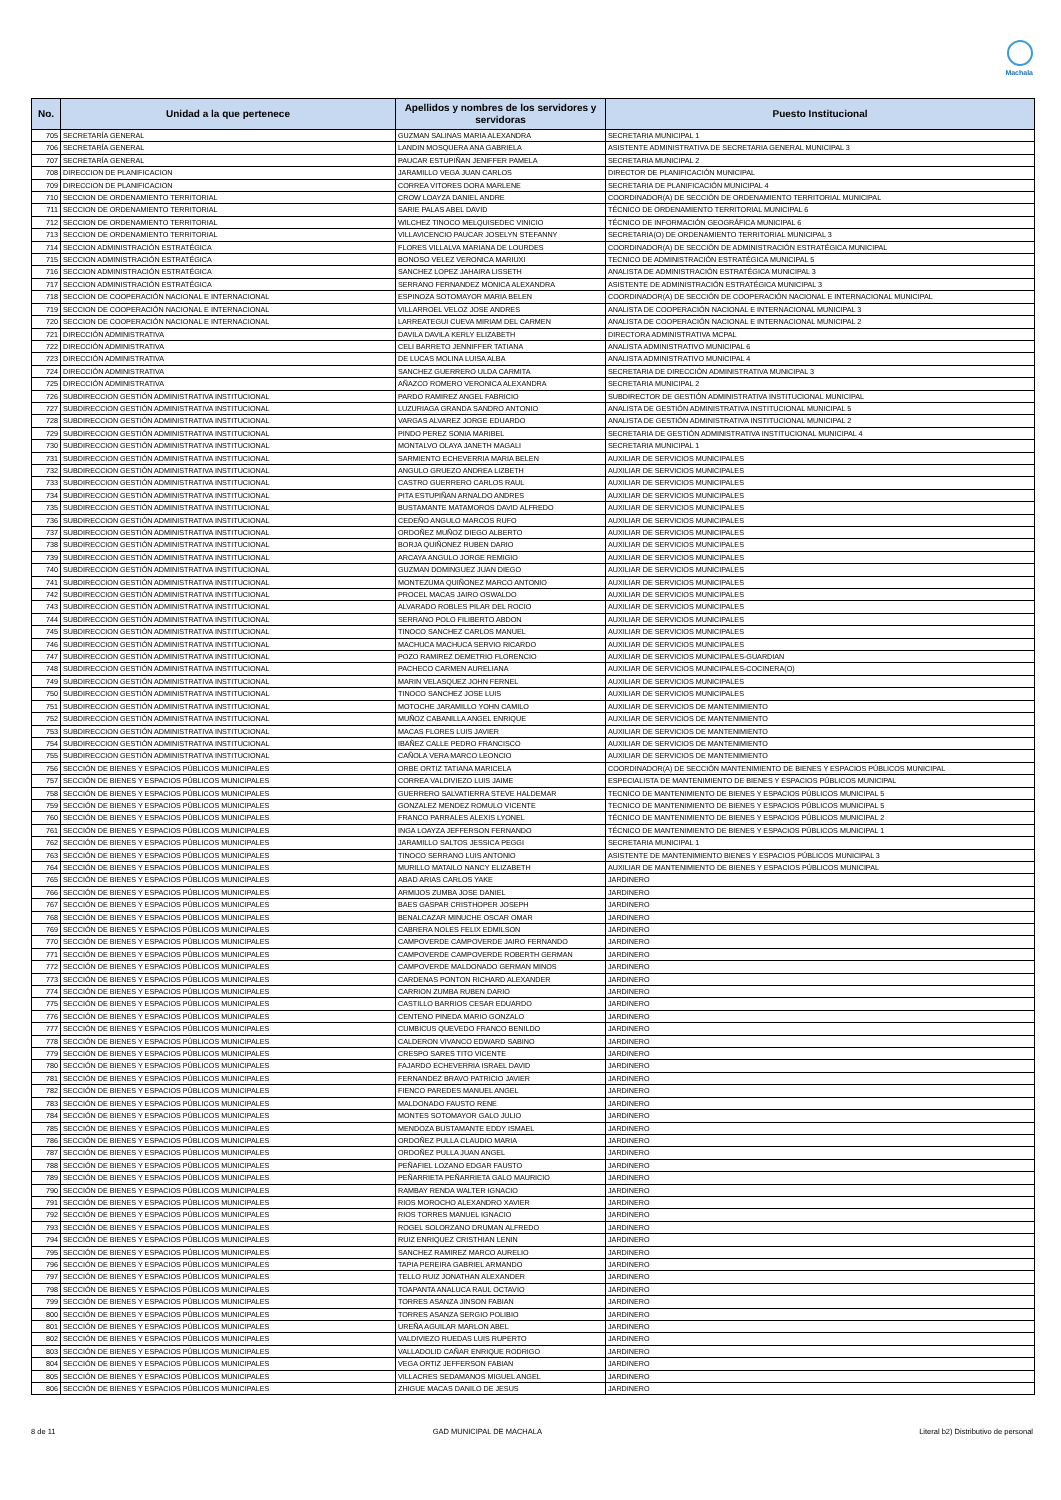Machala
| No. | Unidad a la que pertenece | Apellidos y nombres de los servidores y servidoras | Puesto Institucional |
| --- | --- | --- | --- |
| 705 | SECRETARÍA GENERAL | GUZMAN SALINAS MARIA ALEXANDRA | SECRETARIA MUNICIPAL 1 |
| 706 | SECRETARÍA GENERAL | LANDIN MOSQUERA ANA GABRIELA | ASISTENTE ADMINISTRATIVA DE SECRETARIA GENERAL MUNICIPAL 3 |
| 707 | SECRETARÍA GENERAL | PAUCAR ESTUPIÑAN JENIFFER PAMELA | SECRETARIA MUNICIPAL 2 |
| 708 | DIRECCION DE PLANIFICACION | JARAMILLO VEGA JUAN CARLOS | DIRECTOR DE PLANIFICACIÓN MUNICIPAL |
| 709 | DIRECCION DE PLANIFICACION | CORREA VITORES DORA MARLENE | SECRETARIA DE PLANIFICACIÓN MUNICIPAL 4 |
| 710 | SECCION DE ORDENAMIENTO TERRITORIAL | CROW LOAYZA DANIEL ANDRE | COORDINADOR(A) DE SECCIÓN DE ORDENAMIENTO TERRITORIAL MUNICIPAL |
| 711 | SECCION DE ORDENAMIENTO TERRITORIAL | SARIE PALAS ABEL DAVID | TÉCNICO DE ORDENAMIENTO TERRITORIAL MUNICIPAL 6 |
| 712 | SECCION DE ORDENAMIENTO TERRITORIAL | WILCHEZ TINOCO MELQUISEDEC VINICIO | TÉCNICO DE INFORMACIÓN GEOGRÁFICA MUNICIPAL 6 |
| 713 | SECCION DE ORDENAMIENTO TERRITORIAL | VILLAVICENCIO PAUCAR JOSELYN STEFANNY | SECRETARIA(O) DE ORDENAMIENTO TERRITORIAL MUNICIPAL 3 |
| 714 | SECCION ADMINISTRACIÓN ESTRATÉGICA | FLORES VILLALVA MARIANA DE LOURDES | COORDINADOR(A) DE SECCIÓN DE ADMINISTRACIÓN ESTRATÉGICA MUNICIPAL |
| 715 | SECCION ADMINISTRACIÓN ESTRATÉGICA | BONOSO VELEZ VERONICA MARIUXI | TECNICO DE ADMINISTRACIÓN ESTRATÉGICA MUNICIPAL 5 |
| 716 | SECCION ADMINISTRACIÓN ESTRATÉGICA | SANCHEZ LOPEZ JAHAIRA LISSETH | ANALISTA DE ADMINISTRACIÓN ESTRATÉGICA MUNICIPAL 3 |
| 717 | SECCION ADMINISTRACIÓN ESTRATÉGICA | SERRANO FERNANDEZ MONICA ALEXANDRA | ASISTENTE DE ADMINISTRACIÓN ESTRATÉGICA MUNICIPAL 3 |
| 718 | SECCION DE COOPERACIÓN NACIONAL E INTERNACIONAL | ESPINOZA SOTOMAYOR MARIA BELEN | COORDINADOR(A) DE SECCIÓN DE COOPERACIÓN NACIONAL E INTERNACIONAL MUNICIPAL |
| 719 | SECCION DE COOPERACIÓN NACIONAL E INTERNACIONAL | VILLARROEL VELOZ JOSE ANDRES | ANALISTA DE COOPERACIÓN NACIONAL E INTERNACIONAL MUNICIPAL 3 |
| 720 | SECCION DE COOPERACIÓN NACIONAL E INTERNACIONAL | LARREATEGUI CUEVA MIRIAM DEL CARMEN | ANALISTA DE COOPERACIÓN NACIONAL E INTERNACIONAL MUNICIPAL 2 |
| 721 | DIRECCIÓN ADMINISTRATIVA | DAVILA DAVILA KERLY ELIZABETH | DIRECTORA ADMINISTRATIVA MCPAL |
| 722 | DIRECCIÓN ADMINISTRATIVA | CELI BARRETO JENNIFFER TATIANA | ANALISTA ADMINISTRATIVO MUNICIPAL 6 |
| 723 | DIRECCIÓN ADMINISTRATIVA | DE LUCAS MOLINA LUISA ALBA | ANALISTA ADMINISTRATIVO MUNICIPAL 4 |
| 724 | DIRECCIÓN ADMINISTRATIVA | SANCHEZ GUERRERO ULDA CARMITA | SECRETARIA DE DIRECCIÓN ADMINISTRATIVA MUNICIPAL 3 |
| 725 | DIRECCIÓN ADMINISTRATIVA | AÑAZCO ROMERO VERONICA ALEXANDRA | SECRETARIA MUNICIPAL 2 |
| 726 | SUBDIRECCION GESTIÓN ADMINISTRATIVA INSTITUCIONAL | PARDO RAMIREZ ANGEL FABRICIO | SUBDIRECTOR DE GESTIÓN ADMINISTRATIVA INSTITUCIONAL MUNICIPAL |
| 727 | SUBDIRECCION GESTIÓN ADMINISTRATIVA INSTITUCIONAL | LUZURIAGA GRANDA SANDRO ANTONIO | ANALISTA DE GESTIÓN ADMINISTRATIVA INSTITUCIONAL MUNICIPAL 5 |
| 728 | SUBDIRECCION GESTIÓN ADMINISTRATIVA INSTITUCIONAL | VARGAS ALVAREZ JORGE EDUARDO | ANALISTA DE GESTIÓN ADMINISTRATIVA INSTITUCIONAL MUNICIPAL 2 |
| 729 | SUBDIRECCION GESTIÓN ADMINISTRATIVA INSTITUCIONAL | PINDO PEREZ SONIA MARIBEL | SECRETARIA DE GESTIÓN ADMINISTRATIVA INSTITUCIONAL MUNICIPAL 4 |
| 730 | SUBDIRECCION GESTIÓN ADMINISTRATIVA INSTITUCIONAL | MONTALVO OLAYA JANETH MAGALI | SECRETARIA MUNICIPAL 1 |
| 731 | SUBDIRECCION GESTIÓN ADMINISTRATIVA INSTITUCIONAL | SARMIENTO ECHEVERRIA MARIA BELEN | AUXILIAR DE SERVICIOS MUNICIPALES |
| 732 | SUBDIRECCION GESTIÓN ADMINISTRATIVA INSTITUCIONAL | ANGULO GRUEZO ANDREA LIZBETH | AUXILIAR DE SERVICIOS MUNICIPALES |
| 733 | SUBDIRECCION GESTIÓN ADMINISTRATIVA INSTITUCIONAL | CASTRO GUERRERO CARLOS RAUL | AUXILIAR DE SERVICIOS MUNICIPALES |
| 734 | SUBDIRECCION GESTIÓN ADMINISTRATIVA INSTITUCIONAL | PITA ESTUPIÑAN ARNALDO ANDRES | AUXILIAR DE SERVICIOS MUNICIPALES |
| 735 | SUBDIRECCION GESTIÓN ADMINISTRATIVA INSTITUCIONAL | BUSTAMANTE MATAMOROS DAVID ALFREDO | AUXILIAR DE SERVICIOS MUNICIPALES |
| 736 | SUBDIRECCION GESTIÓN ADMINISTRATIVA INSTITUCIONAL | CEDEÑO ANGULO MARCOS RUFO | AUXILIAR DE SERVICIOS MUNICIPALES |
| 737 | SUBDIRECCION GESTIÓN ADMINISTRATIVA INSTITUCIONAL | ORDOÑEZ MUÑOZ DIEGO ALBERTO | AUXILIAR DE SERVICIOS MUNICIPALES |
| 738 | SUBDIRECCION GESTIÓN ADMINISTRATIVA INSTITUCIONAL | BORJA QUIÑONEZ RUBEN DARIO | AUXILIAR DE SERVICIOS MUNICIPALES |
| 739 | SUBDIRECCION GESTIÓN ADMINISTRATIVA INSTITUCIONAL | ARCAYA ANGULO JORGE REMIGIO | AUXILIAR DE SERVICIOS MUNICIPALES |
| 740 | SUBDIRECCION GESTIÓN ADMINISTRATIVA INSTITUCIONAL | GUZMAN DOMINGUEZ JUAN DIEGO | AUXILIAR DE SERVICIOS MUNICIPALES |
| 741 | SUBDIRECCION GESTIÓN ADMINISTRATIVA INSTITUCIONAL | MONTEZUMA QUIÑONEZ MARCO ANTONIO | AUXILIAR DE SERVICIOS MUNICIPALES |
| 742 | SUBDIRECCION GESTIÓN ADMINISTRATIVA INSTITUCIONAL | PROCEL MACAS JAIRO OSWALDO | AUXILIAR DE SERVICIOS MUNICIPALES |
| 743 | SUBDIRECCION GESTIÓN ADMINISTRATIVA INSTITUCIONAL | ALVARADO ROBLES PILAR DEL ROCIO | AUXILIAR DE SERVICIOS MUNICIPALES |
| 744 | SUBDIRECCION GESTIÓN ADMINISTRATIVA INSTITUCIONAL | SERRANO POLO FILIBERTO ABDON | AUXILIAR DE SERVICIOS MUNICIPALES |
| 745 | SUBDIRECCION GESTIÓN ADMINISTRATIVA INSTITUCIONAL | TINOCO SANCHEZ CARLOS MANUEL | AUXILIAR DE SERVICIOS MUNICIPALES |
| 746 | SUBDIRECCION GESTIÓN ADMINISTRATIVA INSTITUCIONAL | MACHUCA MACHUCA SERVIO RICARDO | AUXILIAR DE SERVICIOS MUNICIPALES |
| 747 | SUBDIRECCION GESTIÓN ADMINISTRATIVA INSTITUCIONAL | POZO RAMIREZ DEMETRIO FLORENCIO | AUXILIAR DE SERVICIOS MUNICIPALES-GUARDIAN |
| 748 | SUBDIRECCION GESTIÓN ADMINISTRATIVA INSTITUCIONAL | PACHECO CARMEN AURELIANA | AUXILIAR DE SERVICIOS MUNICIPALES-COCINERA(O) |
| 749 | SUBDIRECCION GESTIÓN ADMINISTRATIVA INSTITUCIONAL | MARIN VELASQUEZ JOHN FERNEL | AUXILIAR DE SERVICIOS MUNICIPALES |
| 750 | SUBDIRECCION GESTIÓN ADMINISTRATIVA INSTITUCIONAL | TINOCO SANCHEZ JOSE LUIS | AUXILIAR DE SERVICIOS MUNICIPALES |
| 751 | SUBDIRECCION GESTIÓN ADMINISTRATIVA INSTITUCIONAL | MOTOCHE JARAMILLO YOHN CAMILO | AUXILIAR DE SERVICIOS DE MANTENIMIENTO |
| 752 | SUBDIRECCION GESTIÓN ADMINISTRATIVA INSTITUCIONAL | MUÑOZ CABANILLA ANGEL ENRIQUE | AUXILIAR DE SERVICIOS DE MANTENIMIENTO |
| 753 | SUBDIRECCION GESTIÓN ADMINISTRATIVA INSTITUCIONAL | MACAS FLORES LUIS JAVIER | AUXILIAR DE SERVICIOS DE MANTENIMIENTO |
| 754 | SUBDIRECCION GESTIÓN ADMINISTRATIVA INSTITUCIONAL | IBAÑEZ CALLE PEDRO FRANCISCO | AUXILIAR DE SERVICIOS DE MANTENIMIENTO |
| 755 | SUBDIRECCION GESTIÓN ADMINISTRATIVA INSTITUCIONAL | CAÑOLA VERA MARCO LEONCIO | AUXILIAR DE SERVICIOS DE MANTENIMIENTO |
| 756 | SECCIÓN DE BIENES Y ESPACIOS PÚBLICOS MUNICIPALES | ORBE ORTIZ TATIANA MARICELA | COORDINADOR(A) DE SECCIÓN MANTENIMIENTO DE BIENES Y ESPACIOS PÚBLICOS MUNICIPAL |
| 757 | SECCIÓN DE BIENES Y ESPACIOS PÚBLICOS MUNICIPALES | CORREA VALDIVIEZO LUIS JAIME | ESPECIALISTA DE MANTENIMIENTO DE BIENES Y ESPACIOS PÚBLICOS MUNICIPAL |
| 758 | SECCIÓN DE BIENES Y ESPACIOS PÚBLICOS MUNICIPALES | GUERRERO SALVATIERRA STEVE HALDEMAR | TECNICO DE MANTENIMIENTO DE BIENES Y ESPACIOS PÚBLICOS MUNICIPAL 5 |
| 759 | SECCIÓN DE BIENES Y ESPACIOS PÚBLICOS MUNICIPALES | GONZALEZ MENDEZ ROMULO VICENTE | TECNICO DE MANTENIMIENTO DE BIENES Y ESPACIOS PÚBLICOS MUNICIPAL 5 |
| 760 | SECCIÓN DE BIENES Y ESPACIOS PÚBLICOS MUNICIPALES | FRANCO PARRALES ALEXIS LYONEL | TÉCNICO DE MANTENIMIENTO DE BIENES Y ESPACIOS PÚBLICOS MUNICIPAL 2 |
| 761 | SECCIÓN DE BIENES Y ESPACIOS PÚBLICOS MUNICIPALES | INGA LOAYZA JEFFERSON FERNANDO | TÉCNICO DE MANTENIMIENTO DE BIENES Y ESPACIOS PÚBLICOS MUNICIPAL 1 |
| 762 | SECCIÓN DE BIENES Y ESPACIOS PÚBLICOS MUNICIPALES | JARAMILLO SALTOS JESSICA PEGGI | SECRETARIA MUNICIPAL 1 |
| 763 | SECCIÓN DE BIENES Y ESPACIOS PÚBLICOS MUNICIPALES | TINOCO SERRANO LUIS ANTONIO | ASISTENTE DE MANTENIMIENTO BIENES Y ESPACIOS PÚBLICOS MUNICIPAL 3 |
| 764 | SECCIÓN DE BIENES Y ESPACIOS PÚBLICOS MUNICIPALES | MURILLO MATAILO NANCY ELIZABETH | AUXILIAR DE MANTENIMIENTO DE BIENES Y ESPACIOS PÚBLICOS MUNICIPAL |
| 765 | SECCIÓN DE BIENES Y ESPACIOS PÚBLICOS MUNICIPALES | ABAD ARIAS CARLOS YAKE | JARDINERO |
| 766 | SECCIÓN DE BIENES Y ESPACIOS PÚBLICOS MUNICIPALES | ARMIJOS ZUMBA JOSE DANIEL | JARDINERO |
| 767 | SECCIÓN DE BIENES Y ESPACIOS PÚBLICOS MUNICIPALES | BAES GASPAR CRISTHOPER JOSEPH | JARDINERO |
| 768 | SECCIÓN DE BIENES Y ESPACIOS PÚBLICOS MUNICIPALES | BENALCAZAR MINUCHE OSCAR OMAR | JARDINERO |
| 769 | SECCIÓN DE BIENES Y ESPACIOS PÚBLICOS MUNICIPALES | CABRERA NOLES FELIX EDMILSON | JARDINERO |
| 770 | SECCIÓN DE BIENES Y ESPACIOS PÚBLICOS MUNICIPALES | CAMPOVERDE CAMPOVERDE JAIRO FERNANDO | JARDINERO |
| 771 | SECCIÓN DE BIENES Y ESPACIOS PÚBLICOS MUNICIPALES | CAMPOVERDE CAMPOVERDE ROBERTH GERMAN | JARDINERO |
| 772 | SECCIÓN DE BIENES Y ESPACIOS PÚBLICOS MUNICIPALES | CAMPOVERDE MALDONADO GERMAN MINOS | JARDINERO |
| 773 | SECCIÓN DE BIENES Y ESPACIOS PÚBLICOS MUNICIPALES | CARDENAS PONTON RICHARD ALEXANDER | JARDINERO |
| 774 | SECCIÓN DE BIENES Y ESPACIOS PÚBLICOS MUNICIPALES | CARRION ZUMBA RUBEN DARIO | JARDINERO |
| 775 | SECCIÓN DE BIENES Y ESPACIOS PÚBLICOS MUNICIPALES | CASTILLO BARRIOS CESAR EDUARDO | JARDINERO |
| 776 | SECCIÓN DE BIENES Y ESPACIOS PÚBLICOS MUNICIPALES | CENTENO PINEDA MARIO GONZALO | JARDINERO |
| 777 | SECCIÓN DE BIENES Y ESPACIOS PÚBLICOS MUNICIPALES | CUMBICUS QUEVEDO FRANCO BENILDO | JARDINERO |
| 778 | SECCIÓN DE BIENES Y ESPACIOS PÚBLICOS MUNICIPALES | CALDERON VIVANCO EDWARD SABINO | JARDINERO |
| 779 | SECCIÓN DE BIENES Y ESPACIOS PÚBLICOS MUNICIPALES | CRESPO SARES TITO VICENTE | JARDINERO |
| 780 | SECCIÓN DE BIENES Y ESPACIOS PÚBLICOS MUNICIPALES | FAJARDO ECHEVERRIA ISRAEL DAVID | JARDINERO |
| 781 | SECCIÓN DE BIENES Y ESPACIOS PÚBLICOS MUNICIPALES | FERNANDEZ BRAVO PATRICIO JAVIER | JARDINERO |
| 782 | SECCIÓN DE BIENES Y ESPACIOS PÚBLICOS MUNICIPALES | FIENCO PAREDES MANUEL ANGEL | JARDINERO |
| 783 | SECCIÓN DE BIENES Y ESPACIOS PÚBLICOS MUNICIPALES | MALDONADO FAUSTO RENE | JARDINERO |
| 784 | SECCIÓN DE BIENES Y ESPACIOS PÚBLICOS MUNICIPALES | MONTES SOTOMAYOR GALO JULIO | JARDINERO |
| 785 | SECCIÓN DE BIENES Y ESPACIOS PÚBLICOS MUNICIPALES | MENDOZA BUSTAMANTE EDDY ISMAEL | JARDINERO |
| 786 | SECCIÓN DE BIENES Y ESPACIOS PÚBLICOS MUNICIPALES | ORDOÑEZ PULLA CLAUDIO MARIA | JARDINERO |
| 787 | SECCIÓN DE BIENES Y ESPACIOS PÚBLICOS MUNICIPALES | ORDOÑEZ PULLA JUAN ANGEL | JARDINERO |
| 788 | SECCIÓN DE BIENES Y ESPACIOS PÚBLICOS MUNICIPALES | PEÑAFIEL LOZANO EDGAR FAUSTO | JARDINERO |
| 789 | SECCIÓN DE BIENES Y ESPACIOS PÚBLICOS MUNICIPALES | PEÑARRIETA PEÑARRIETA GALO MAURICIO | JARDINERO |
| 790 | SECCIÓN DE BIENES Y ESPACIOS PÚBLICOS MUNICIPALES | RAMBAY RENDA WALTER IGNACIO | JARDINERO |
| 791 | SECCIÓN DE BIENES Y ESPACIOS PÚBLICOS MUNICIPALES | RIOS MOROCHO ALEXANDRO XAVIER | JARDINERO |
| 792 | SECCIÓN DE BIENES Y ESPACIOS PÚBLICOS MUNICIPALES | RIOS TORRES MANUEL IGNACIO | JARDINERO |
| 793 | SECCIÓN DE BIENES Y ESPACIOS PÚBLICOS MUNICIPALES | ROGEL SOLORZANO DRUMAN ALFREDO | JARDINERO |
| 794 | SECCIÓN DE BIENES Y ESPACIOS PÚBLICOS MUNICIPALES | RUIZ ENRIQUEZ CRISTHIAN LENIN | JARDINERO |
| 795 | SECCIÓN DE BIENES Y ESPACIOS PÚBLICOS MUNICIPALES | SANCHEZ RAMIREZ MARCO AURELIO | JARDINERO |
| 796 | SECCIÓN DE BIENES Y ESPACIOS PÚBLICOS MUNICIPALES | TAPIA PEREIRA GABRIEL ARMANDO | JARDINERO |
| 797 | SECCIÓN DE BIENES Y ESPACIOS PÚBLICOS MUNICIPALES | TELLO RUIZ JONATHAN ALEXANDER | JARDINERO |
| 798 | SECCIÓN DE BIENES Y ESPACIOS PÚBLICOS MUNICIPALES | TOAPANTA ANALUCA RAUL OCTAVIO | JARDINERO |
| 799 | SECCIÓN DE BIENES Y ESPACIOS PÚBLICOS MUNICIPALES | TORRES ASANZA JINSON FABIAN | JARDINERO |
| 800 | SECCIÓN DE BIENES Y ESPACIOS PÚBLICOS MUNICIPALES | TORRES ASANZA SERGIO POLIBIO | JARDINERO |
| 801 | SECCIÓN DE BIENES Y ESPACIOS PÚBLICOS MUNICIPALES | UREÑA AGUILAR MARLON ABEL | JARDINERO |
| 802 | SECCIÓN DE BIENES Y ESPACIOS PÚBLICOS MUNICIPALES | VALDIVIEZO RUEDAS LUIS RUPERTO | JARDINERO |
| 803 | SECCIÓN DE BIENES Y ESPACIOS PÚBLICOS MUNICIPALES | VALLADOLID CAÑAR ENRIQUE RODRIGO | JARDINERO |
| 804 | SECCIÓN DE BIENES Y ESPACIOS PÚBLICOS MUNICIPALES | VEGA ORTIZ JEFFERSON FABIAN | JARDINERO |
| 805 | SECCIÓN DE BIENES Y ESPACIOS PÚBLICOS MUNICIPALES | VILLACRES SEDAMANOS MIGUEL ANGEL | JARDINERO |
| 806 | SECCIÓN DE BIENES Y ESPACIOS PÚBLICOS MUNICIPALES | ZHIGUE MACAS DANILO DE JESUS | JARDINERO |
8 de 11 GAD MUNICIPAL DE MACHALA Literal b2) Distributivo de personal